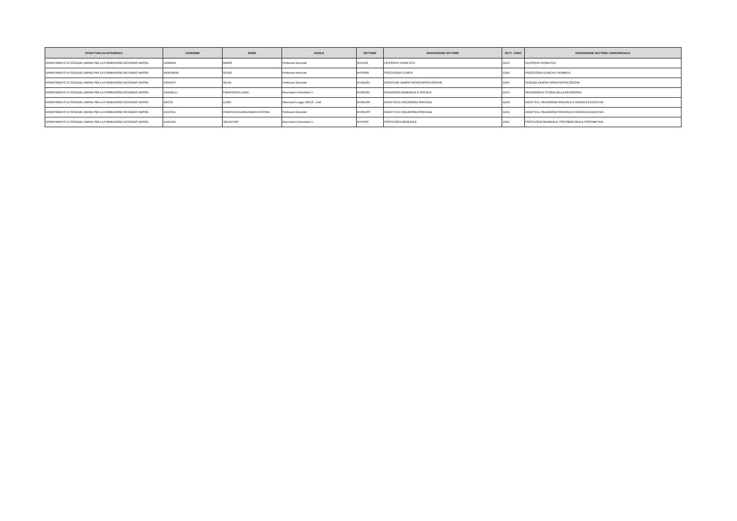| STRUTTURA DI AFFERENZA | COGNOME | NOME | RUOLO | SETTORE | DESCRIZIONE SETTORE | SETT_CONC | DESCRIZIONE SETTORE CONCORSUALE |
| --- | --- | --- | --- | --- | --- | --- | --- |
| DIPARTIMENTO DI SCIENZE UMANE PER LA FORMAZIONE RICCARDO MASSA | VERGANI | MARIO | Professori Associati | M-FIL/01 | FILOSOFIA TEORETICA | 11/C1 | FILOSOFIA TEORETICA |
| DIPARTIMENTO DI SCIENZE UMANE PER LA FORMAZIONE RICCARDO MASSA | VERONESE | GUIDO | Professori Associati | M-PSI/08 | PSICOLOGIA CLINICA | 11/E4 | PSICOLOGIA CLINICA E DINAMICA |
| DIPARTIMENTO DI SCIENZE UMANE PER LA FORMAZIONE RICCARDO MASSA | VIGNATO | SILVIA | Professori Associati | M-DEA/01 | DISCIPLINE DEMOETNOANTROPOLOGICHE | 11/A5 | SCIENZE DEMOETNOANTROPOLOGICHE |
| DIPARTIMENTO DI SCIENZE UMANE PER LA FORMAZIONE RICCARDO MASSA | ZANINELLI | FRANCESCA LINDA | Ricercatori Universitari t.i. | M-PED/01 | PEDAGOGIA GENERALE E SOCIALE | 11/D1 | PEDAGOGIA E STORIA DELLA PEDAGOGIA |
| DIPARTIMENTO DI SCIENZE UMANE PER LA FORMAZIONE RICCARDO MASSA | ZECCA | LUISA | Ricercatori Legge 240/10 - t.det. | M-PED/03 | DIDATTICA E PEDAGOGIA SPECIALE | 11/D2 | DIDATTICA, PEDAGOGIA SPECIALE E RICERCA EDUCATIVA |
| DIPARTIMENTO DI SCIENZE UMANE PER LA FORMAZIONE RICCARDO MASSA | ZUCCOLI | FRANCA GIULIANA MARIA ANTONIA | Professori Associati | M-PED/03 | DIDATTICA E PEDAGOGIA SPECIALE | 11/D2 | DIDATTICA, PEDAGOGIA SPECIALE E RICERCA EDUCATIVA |
| DIPARTIMENTO DI SCIENZE UMANE PER LA FORMAZIONE RICCARDO MASSA | ZURLONI | VALENTINO | Ricercatori Universitari t.i. | M-PSI/01 | PSICOLOGIA GENERALE | 11/E1 | PSICOLOGIA GENERALE, PSICOBIOLOGIA E PSICOMETRIA |